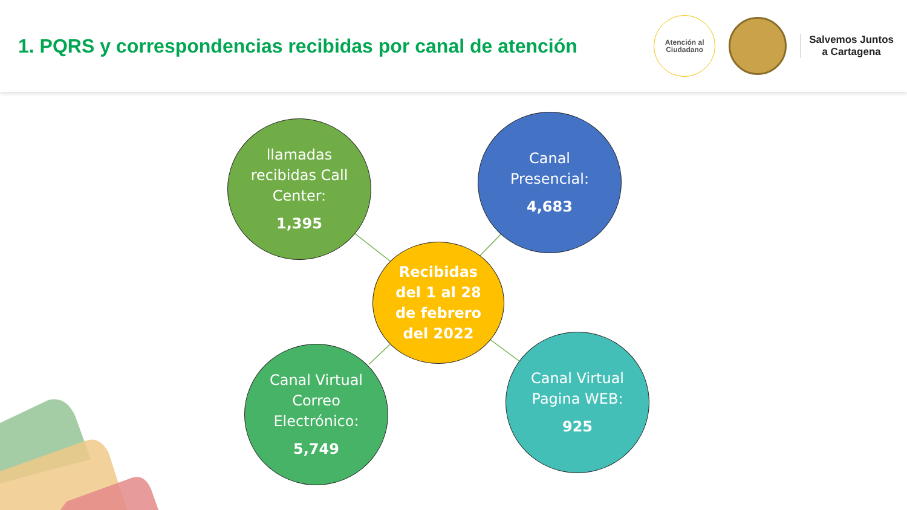1. PQRS y correspondencias recibidas por canal de atención
Atención al
Ciudadano
Salvemos Juntos
a Cartagena
llamadas
recibidas Call
Center:
1,395
Canal
Presencial:
4,683
Recibidas
del 1 al 28
de febrero
del 2022
Canal Virtual
Correo
Electrónico:
5,749
Canal Virtual
Pagina WEB:
925